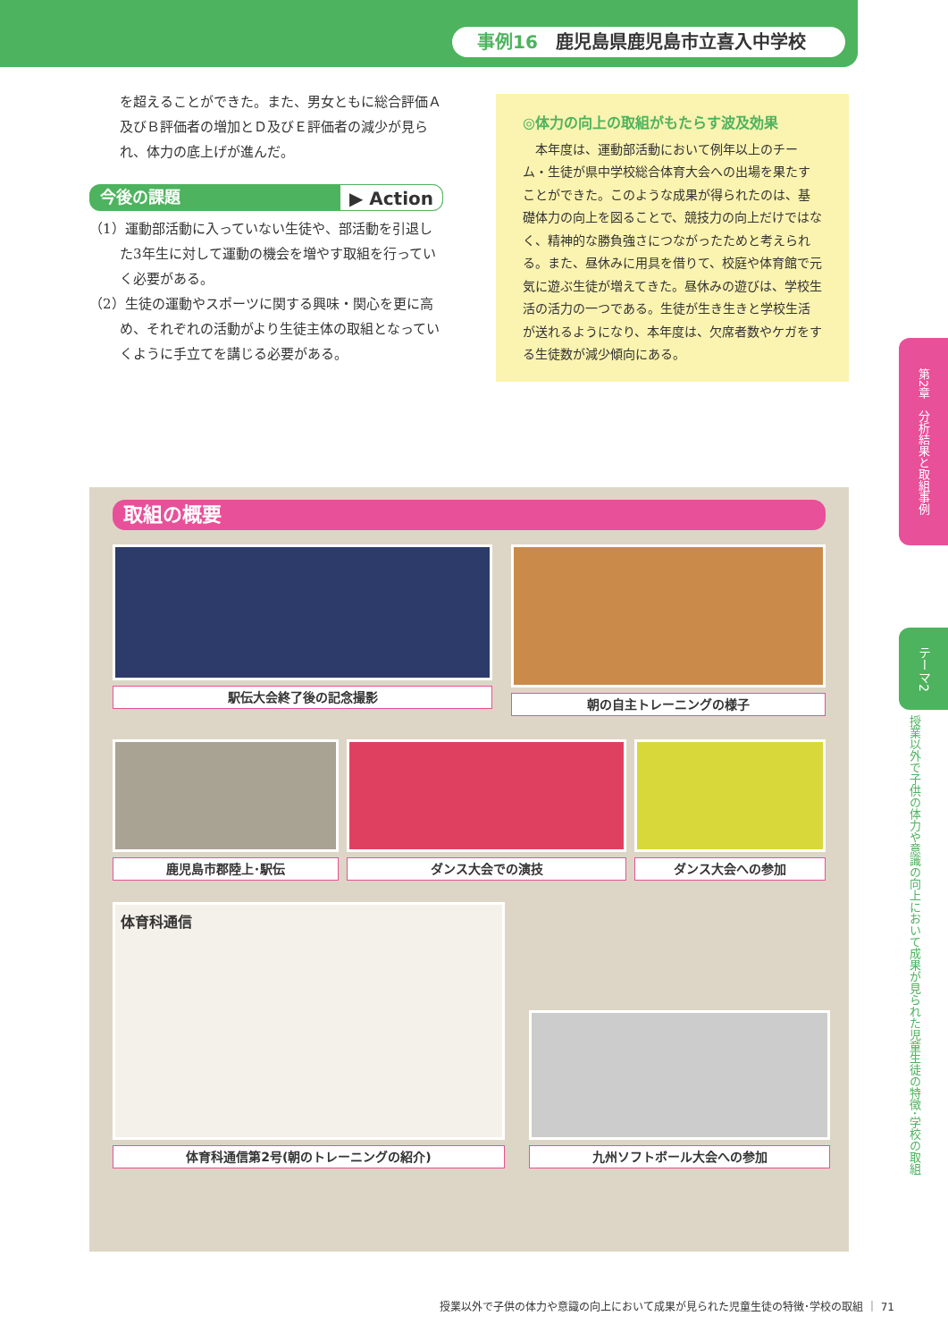事例16 鹿児島県鹿児島市立喜入中学校
を超えることができた。また、男女ともに総合評価Ａ及びＢ評価者の増加とＤ及びＥ評価者の減少が見られ、体力の底上げが進んだ。
今後の課題 ▶ Action
（1）運動部活動に入っていない生徒や、部活動を引退した3年生に対して運動の機会を増やす取組を行っていく必要がある。
（2）生徒の運動やスポーツに関する興味・関心を更に高め、それぞれの活動がより生徒主体の取組となっていくように手立てを講じる必要がある。
◎体力の向上の取組がもたらす波及効果
　本年度は、運動部活動において例年以上のチーム・生徒が県中学校総合体育大会への出場を果たすことができた。このような成果が得られたのは、基礎体力の向上を図ることで、競技力の向上だけではなく、精神的な勝負強さにつながったためと考えられる。また、昼休みに用具を借りて、校庭や体育館で元気に遊ぶ生徒が増えてきた。昼休みの遊びは、学校生活の活力の一つである。生徒が生き生きと学校生活が送れるようになり、本年度は、欠席者数やケガをする生徒数が減少傾向にある。
取組の概要
駅伝大会終了後の記念撮影 朝の自主トレーニングの様子
鹿児島市郡陸上･駅伝 ダンス大会での演技 ダンス大会への参加
体育科通信
体育科通信第2号(朝のトレーニングの紹介)
九州ソフトボール大会への参加
第2章　分析結果と取組事例
テーマ2
授業以外で子供の体力や意識の向上において成果が見られた児童生徒の特徴･学校の取組
授業以外で子供の体力や意識の向上において成果が見られた児童生徒の特徴･学校の取組 ｜ 71